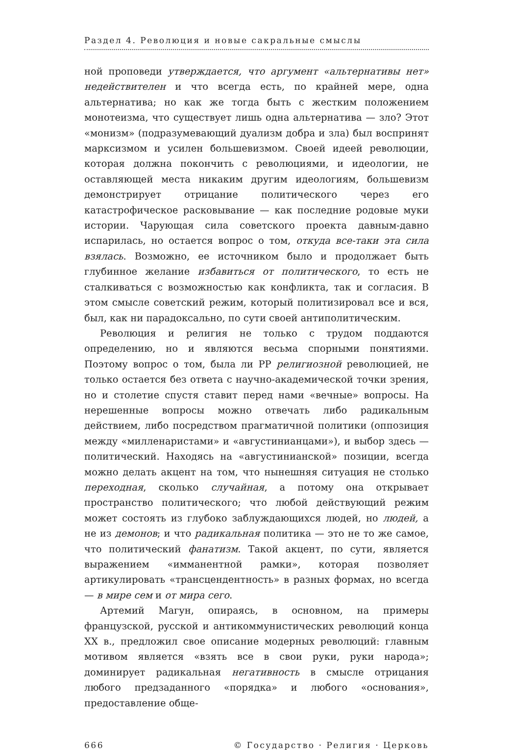Раздел 4. Революция и новые сакральные смыслы
ной проповеди утверждается, что аргумент «альтернативы нет» недействителен и что всегда есть, по крайней мере, одна альтернатива; но как же тогда быть с жестким положением монотеизма, что существует лишь одна альтернатива — зло? Этот «монизм» (подразумевающий дуализм добра и зла) был воспринят марксизмом и усилен большевизмом. Своей идеей революции, которая должна покончить с революциями, и идеологии, не оставляющей места никаким другим идеологиям, большевизм демонстрирует отрицание политического через его катастрофическое расковывание — как последние родовые муки истории. Чарующая сила советского проекта давным-давно испарилась, но остается вопрос о том, откуда все-таки эта сила взялась. Возможно, ее источником было и продолжает быть глубинное желание избавиться от политического, то есть не сталкиваться с возможностью как конфликта, так и согласия. В этом смысле советский режим, который политизировал все и вся, был, как ни парадоксально, по сути своей антиполитическим.
Революция и религия не только с трудом поддаются определению, но и являются весьма спорными понятиями. Поэтому вопрос о том, была ли РР религиозной революцией, не только остается без ответа с научно-академической точки зрения, но и столетие спустя ставит перед нами «вечные» вопросы. На нерешенные вопросы можно отвечать либо радикальным действием, либо посредством прагматичной политики (оппозиция между «милленаристами» и «августинианцами»), и выбор здесь — политический. Находясь на «августинианской» позиции, всегда можно делать акцент на том, что нынешняя ситуация не столько переходная, сколько случайная, а потому она открывает пространство политического; что любой действующий режим может состоять из глубоко заблуждающихся людей, но людей, а не из демонов; и что радикальная политика — это не то же самое, что политический фанатизм. Такой акцент, по сути, является выражением «имманентной рамки», которая позволяет артикулировать «трансцендентность» в разных формах, но всегда — в мире сем и от мира сего.
Артемий Магун, опираясь, в основном, на примеры французской, русской и антикоммунистических революций конца XX в., предложил свое описание модерных революций: главным мотивом является «взять все в свои руки, руки народа»; доминирует радикальная негативность в смысле отрицания любого предзаданного «порядка» и любого «основания», предоставление обще-
666 © Государство · Религия · Церковь